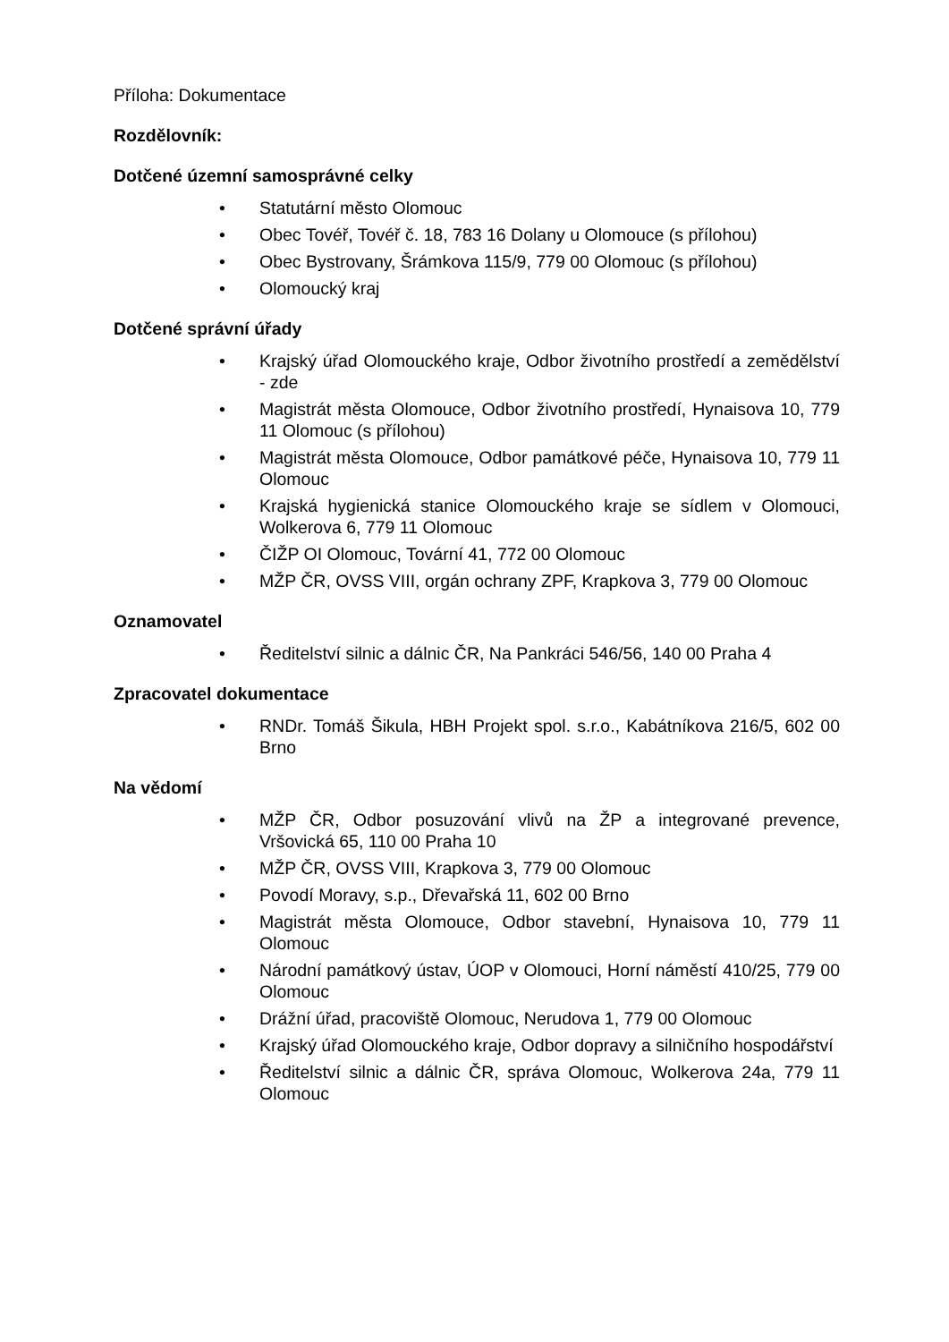Příloha: Dokumentace
Rozdělovník:
Dotčené územní samosprávné celky
• Statutární město Olomouc
• Obec Tovéř, Tovéř č. 18, 783 16 Dolany u Olomouce (s přílohou)
• Obec Bystrovany, Šrámkova 115/9, 779 00 Olomouc (s přílohou)
• Olomoucký kraj
Dotčené správní úřady
• Krajský úřad Olomouckého kraje, Odbor životního prostředí a zemědělství - zde
• Magistrát města Olomouce, Odbor životního prostředí, Hynaisova 10, 779 11 Olomouc (s přílohou)
• Magistrát města Olomouce, Odbor památkové péče, Hynaisova 10, 779 11 Olomouc
• Krajská hygienická stanice Olomouckého kraje se sídlem v Olomouci, Wolkerova 6, 779 11 Olomouc
• ČIŽP OI Olomouc, Tovární 41, 772 00 Olomouc
• MŽP ČR, OVSS VIII, orgán ochrany ZPF, Krapkova 3, 779 00 Olomouc
Oznamovatel
• Ředitelství silnic a dálnic ČR, Na Pankráci 546/56, 140 00 Praha 4
Zpracovatel dokumentace
• RNDr. Tomáš Šikula, HBH Projekt spol. s.r.o., Kabátníkova 216/5, 602 00 Brno
Na vědomí
• MŽP ČR, Odbor posuzování vlivů na ŽP a integrované prevence, Vršovická 65, 110 00 Praha 10
• MŽP ČR, OVSS VIII, Krapkova 3, 779 00 Olomouc
• Povodí Moravy, s.p., Dřevařská 11, 602 00 Brno
• Magistrát města Olomouce, Odbor stavební, Hynaisova 10, 779 11 Olomouc
• Národní památkový ústav, ÚOP v Olomouci, Horní náměstí 410/25, 779 00 Olomouc
• Drážní úřad, pracoviště Olomouc, Nerudova 1, 779 00 Olomouc
• Krajský úřad Olomouckého kraje, Odbor dopravy a silničního hospodářství
• Ředitelství silnic a dálnic ČR, správa Olomouc, Wolkerova 24a, 779 11 Olomouc